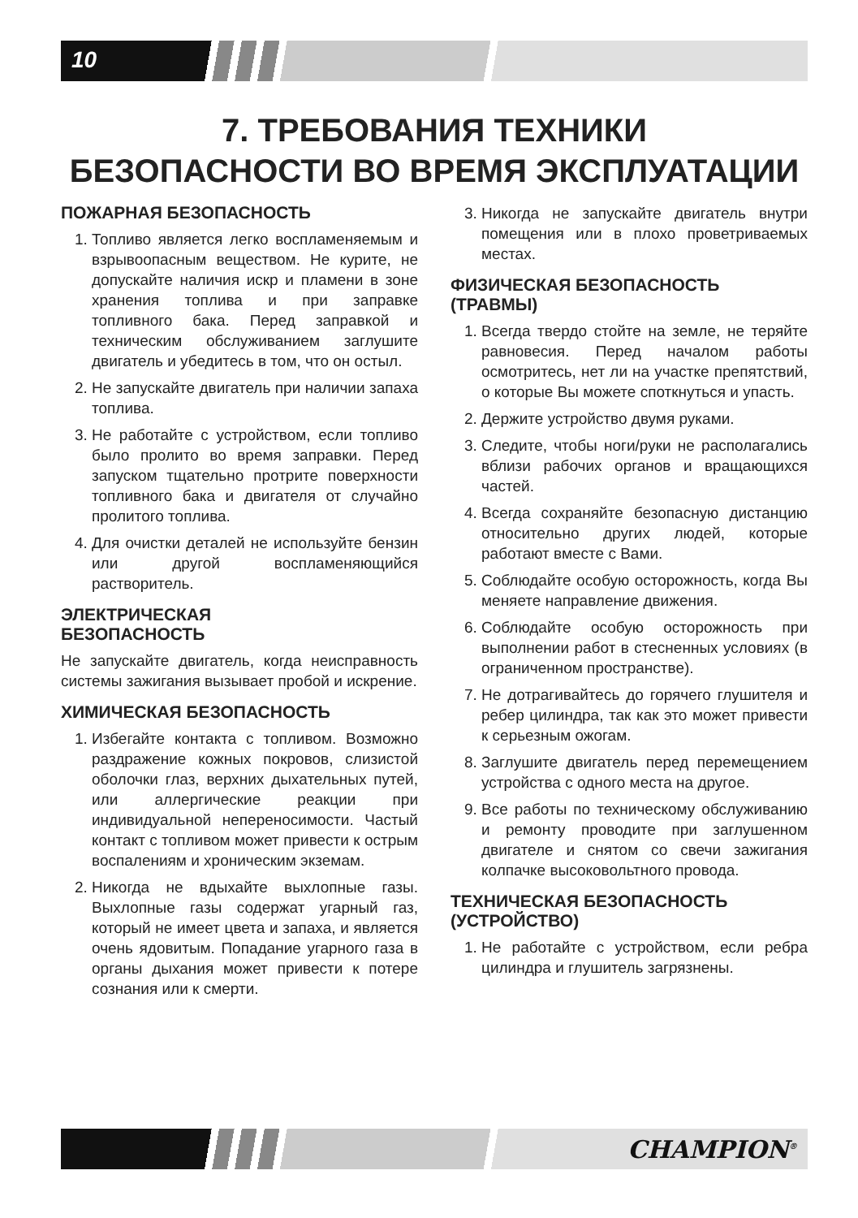10
7. ТРЕБОВАНИЯ ТЕХНИКИ
БЕЗОПАСНОСТИ ВО ВРЕМЯ ЭКСПЛУАТАЦИИ
ПОЖАРНАЯ БЕЗОПАСНОСТЬ
1. Топливо является легко воспламеняемым и взрывоопасным веществом. Не курите, не допускайте наличия искр и пламени в зоне хранения топлива и при заправке топливного бака. Перед заправкой и техническим обслуживанием заглушите двигатель и убедитесь в том, что он остыл.
2. Не запускайте двигатель при наличии запаха топлива.
3. Не работайте с устройством, если топливо было пролито во время заправки. Перед запуском тщательно протрите поверхности топливного бака и двигателя от случайно пролитого топлива.
4. Для очистки деталей не используйте бензин или другой воспламеняющийся растворитель.
ЭЛЕКТРИЧЕСКАЯ
БЕЗОПАСНОСТЬ
Не запускайте двигатель, когда неисправность системы зажигания вызывает пробой и искрение.
ХИМИЧЕСКАЯ БЕЗОПАСНОСТЬ
1. Избегайте контакта с топливом. Возможно раздражение кожных покровов, слизистой оболочки глаз, верхних дыхательных путей, или аллергические реакции при индивидуальной непереносимости. Частый контакт с топливом может привести к острым воспалениям и хроническим экземам.
2. Никогда не вдыхайте выхлопные газы. Выхлопные газы содержат угарный газ, который не имеет цвета и запаха, и является очень ядовитым. Попадание угарного газа в органы дыхания может привести к потере сознания или к смерти.
3. Никогда не запускайте двигатель внутри помещения или в плохо проветриваемых местах.
ФИЗИЧЕСКАЯ БЕЗОПАСНОСТЬ (ТРАВМЫ)
1. Всегда твердо стойте на земле, не теряйте равновесия. Перед началом работы осмотритесь, нет ли на участке препятствий, о которые Вы можете споткнуться и упасть.
2. Держите устройство двумя руками.
3. Следите, чтобы ноги/руки не располагались вблизи рабочих органов и вращающихся частей.
4. Всегда сохраняйте безопасную дистанцию относительно других людей, которые работают вместе с Вами.
5. Соблюдайте особую осторожность, когда Вы меняете направление движения.
6. Соблюдайте особую осторожность при выполнении работ в стесненных условиях (в ограниченном пространстве).
7. Не дотрагивайтесь до горячего глушителя и ребер цилиндра, так как это может привести к серьезным ожогам.
8. Заглушите двигатель перед перемещением устройства с одного места на другое.
9. Все работы по техническому обслуживанию и ремонту проводите при заглушенном двигателе и снятом со свечи зажигания колпачке высоковольтного провода.
ТЕХНИЧЕСКАЯ БЕЗОПАСНОСТЬ (УСТРОЙСТВО)
1. Не работайте с устройством, если ребра цилиндра и глушитель загрязнены.
CHAMPION<sup>®</sup>